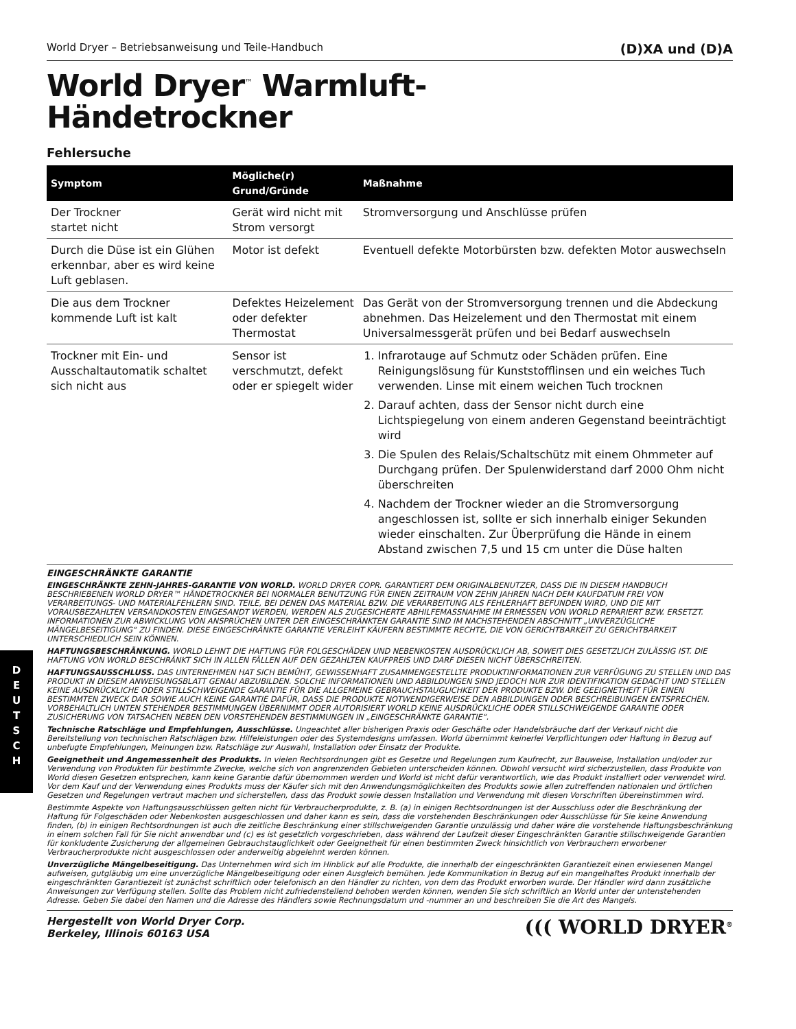D
E
U
T
S
C
H
World Dryer – Betriebsanweisung und Teile-Handbuch (D)XA und (D)A
World Dryer<sup>™</sup> Warmluft-
Händetrockner
Fehlersuche
| Symptom | Mögliche(r) Grund/Gründe | Maßnahme |
| --- | --- | --- |
| Der Trockner startet nicht | Gerät wird nicht mit Strom versorgt | Stromversorgung und Anschlüsse prüfen |
| Durch die Düse ist ein Glühen erkennbar, aber es wird keine Luft geblasen. | Motor ist defekt | Eventuell defekte Motorbürsten bzw. defekten Motor auswechseln |
| Die aus dem Trockner kommende Luft ist kalt | Defektes Heizelement oder defekter Thermostat | Das Gerät von der Stromversorgung trennen und die Abdeckung abnehmen. Das Heizelement und den Thermostat mit einem Universalmessgerät prüfen und bei Bedarf auswechseln |
| Trockner mit Ein- und Ausschaltautomatik schaltet sich nicht aus | Sensor ist verschmutzt, defekt oder er spiegelt wider | 1. Infrarotauge auf Schmutz oder Schäden prüfen. Eine Reinigungslösung für Kunststofflinsen und ein weiches Tuch verwenden. Linse mit einem weichen Tuch trocknen 2. Darauf achten, dass der Sensor nicht durch eine Lichtspiegelung von einem anderen Gegenstand beeinträchtigt wird 3. Die Spulen des Relais/Schaltschütz mit einem Ohmmeter auf Durchgang prüfen. Der Spulenwiderstand darf 2000 Ohm nicht überschreiten 4. Nachdem der Trockner wieder an die Stromversorgung angeschlossen ist, sollte er sich innerhalb einiger Sekunden wieder einschalten. Zur Überprüfung die Hände in einem Abstand zwischen 7,5 und 15 cm unter die Düse halten |
EINGESCHRÄNKTE GARANTIE
EINGESCHRÄNKTE ZEHN-JAHRES-GARANTIE VON WORLD. WORLD DRYER COPR. GARANTIERT DEM ORIGINALBENUTZER, DASS DIE IN DIESEM HANDBUCH BESCHRIEBENEN WORLD DRYER™ HÄNDETROCKNER BEI NORMALER BENUTZUNG FÜR EINEN ZEITRAUM VON ZEHN JAHREN NACH DEM KAUFDATUM FREI VON VERARBEITUNGS- UND MATERIALFEHLERN SIND. TEILE, BEI DENEN DAS MATERIAL BZW. DIE VERARBEITUNG ALS FEHLERHAFT BEFUNDEN WIRD, UND DIE MIT VORAUSBEZAHLTEN VERSANDKOSTEN EINGESANDT WERDEN, WERDEN ALS ZUGESICHERTE ABHILFEMASSNAHME IM ERMESSEN VON WORLD REPARIERT BZW. ERSETZT. INFORMATIONEN ZUR ABWICKLUNG VON ANSPRÜCHEN UNTER DER EINGESCHRÄNKTEN GARANTIE SIND IM NACHSTEHENDEN ABSCHNITT „UNVERZÜGLICHE MÄNGELBESEITIGUNG“ ZU FINDEN. DIESE EINGESCHRÄNKTE GARANTIE VERLEIHT KÄUFERN BESTIMMTE RECHTE, DIE VON GERICHTBARKEIT ZU GERICHTBARKEIT UNTERSCHIEDLICH SEIN KÖNNEN.
HAFTUNGSBESCHRÄNKUNG. WORLD LEHNT DIE HAFTUNG FÜR FOLGESCHÄDEN UND NEBENKOSTEN AUSDRÜCKLICH AB, SOWEIT DIES GESETZLICH ZULÄSSIG IST. DIE HAFTUNG VON WORLD BESCHRÄNKT SICH IN ALLEN FÄLLEN AUF DEN GEZAHLTEN KAUFPREIS UND DARF DIESEN NICHT ÜBERSCHREITEN.
HAFTUNGSAUSSCHLUSS. DAS UNTERNEHMEN HAT SICH BEMÜHT, GEWISSENHAFT ZUSAMMENGESTELLTE PRODUKTINFORMATIONEN ZUR VERFÜGUNG ZU STELLEN UND DAS PRODUKT IN DIESEM ANWEISUNGSBLATT GENAU ABZUBILDEN. SOLCHE INFORMATIONEN UND ABBILDUNGEN SIND JEDOCH NUR ZUR IDENTIFIKATION GEDACHT UND STELLEN KEINE AUSDRÜCKLICHE ODER STILLSCHWEIGENDE GARANTIE FÜR DIE ALLGEMEINE GEBRAUCHSTAUGLICHKEIT DER PRODUKTE BZW. DIE GEEIGNETHEIT FÜR EINEN BESTIMMTEN ZWECK DAR SOWIE AUCH KEINE GARANTIE DAFÜR, DASS DIE PRODUKTE NOTWENDIGERWEISE DEN ABBILDUNGEN ODER BESCHREIBUNGEN ENTSPRECHEN. VORBEHALTLICH UNTEN STEHENDER BESTIMMUNGEN ÜBERNIMMT ODER AUTORISIERT WORLD KEINE AUSDRÜCKLICHE ODER STILLSCHWEIGENDE GARANTIE ODER ZUSICHERUNG VON TATSACHEN NEBEN DEN VORSTEHENDEN BESTIMMUNGEN IN „EINGESCHRÄNKTE GARANTIE“.
Technische Ratschläge und Empfehlungen, Ausschlüsse. Ungeachtet aller bisherigen Praxis oder Geschäfte oder Handelsbräuche darf der Verkauf nicht die Bereitstellung von technischen Ratschlägen bzw. Hilfeleistungen oder des Systemdesigns umfassen. World übernimmt keinerlei Verpflichtungen oder Haftung in Bezug auf unbefugte Empfehlungen, Meinungen bzw. Ratschläge zur Auswahl, Installation oder Einsatz der Produkte.
Geeignetheit und Angemessenheit des Produkts. In vielen Rechtsordnungen gibt es Gesetze und Regelungen zum Kaufrecht, zur Bauweise, Installation und/oder zur Verwendung von Produkten für bestimmte Zwecke, welche sich von angrenzenden Gebieten unterscheiden können. Obwohl versucht wird sicherzustellen, dass Produkte von World diesen Gesetzen entsprechen, kann keine Garantie dafür übernommen werden und World ist nicht dafür verantwortlich, wie das Produkt installiert oder verwendet wird. Vor dem Kauf und der Verwendung eines Produkts muss der Käufer sich mit den Anwendungsmöglichkeiten des Produkts sowie allen zutreffenden nationalen und örtlichen Gesetzen und Regelungen vertraut machen und sicherstellen, dass das Produkt sowie dessen Installation und Verwendung mit diesen Vorschriften übereinstimmen wird.
Bestimmte Aspekte von Haftungsausschlüssen gelten nicht für Verbraucherprodukte, z. B. (a) in einigen Rechtsordnungen ist der Ausschluss oder die Beschränkung der Haftung für Folgeschäden oder Nebenkosten ausgeschlossen und daher kann es sein, dass die vorstehenden Beschränkungen oder Ausschlüsse für Sie keine Anwendung finden, (b) in einigen Rechtsordnungen ist auch die zeitliche Beschränkung einer stillschweigenden Garantie unzulässig und daher wäre die vorstehende Haftungsbeschränkung in einem solchen Fall für Sie nicht anwendbar und (c) es ist gesetzlich vorgeschrieben, dass während der Laufzeit dieser Eingeschränkten Garantie stillschweigende Garantien für konkludente Zusicherung der allgemeinen Gebrauchstauglichkeit oder Geeignetheit für einen bestimmten Zweck hinsichtlich von Verbrauchern erworbener Verbraucherprodukte nicht ausgeschlossen oder anderweitig abgelehnt werden können.
Unverzügliche Mängelbeseitigung. Das Unternehmen wird sich im Hinblick auf alle Produkte, die innerhalb der eingeschränkten Garantiezeit einen erwiesenen Mangel aufweisen, gutgläubig um eine unverzügliche Mängelbeseitigung oder einen Ausgleich bemühen. Jede Kommunikation in Bezug auf ein mangelhaftes Produkt innerhalb der eingeschränkten Garantiezeit ist zunächst schriftlich oder telefonisch an den Händler zu richten, von dem das Produkt erworben wurde. Der Händler wird dann zusätzliche Anweisungen zur Verfügung stellen. Sollte das Problem nicht zufriedenstellend behoben werden können, wenden Sie sich schriftlich an World unter der untenstehenden Adresse. Geben Sie dabei den Namen und die Adresse des Händlers sowie Rechnungsdatum und -nummer an und beschreiben Sie die Art des Mangels.
Hergestellt von World Dryer Corp.
Berkeley, Illinois 60163 USA ((( WORLD DRYER<sup>®</sup>